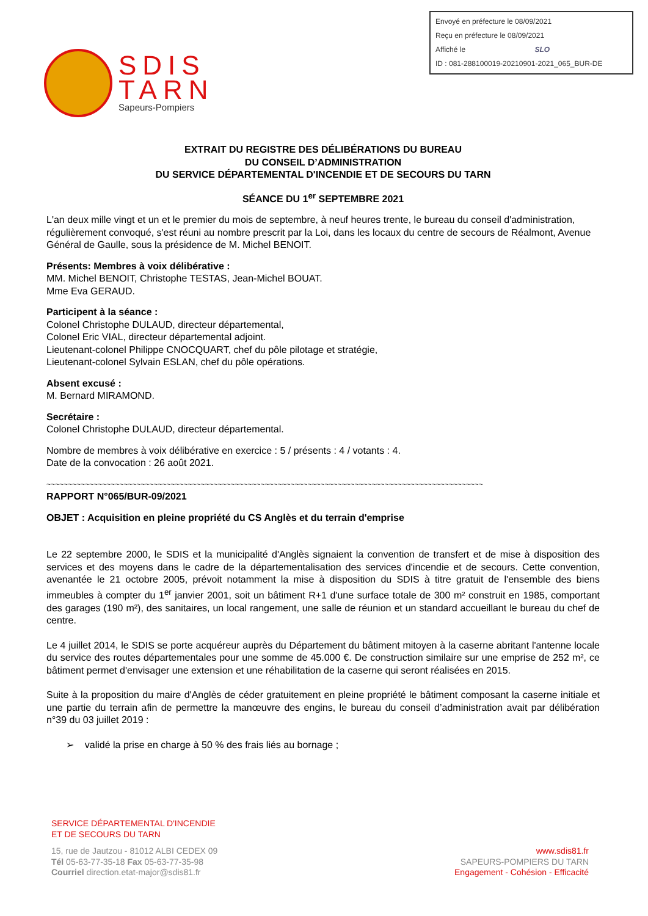Envoyé en préfecture le 08/09/2021
Reçu en préfecture le 08/09/2021
Affiché le SLO
ID : 081-288100019-20210901-2021_065_BUR-DE
SDIS
TARN
Sapeurs-Pompiers
EXTRAIT DU REGISTRE DES DÉLIBÉRATIONS DU BUREAU
DU CONSEIL D’ADMINISTRATION
DU SERVICE DÉPARTEMENTAL D'INCENDIE ET DE SECOURS DU TARN
SÉANCE DU 1<sup>er</sup> SEPTEMBRE 2021
L'an deux mille vingt et un et le premier du mois de septembre, à neuf heures trente, le bureau du conseil d'administration, régulièrement convoqué, s'est réuni au nombre prescrit par la Loi, dans les locaux du centre de secours de Réalmont, Avenue Général de Gaulle, sous la présidence de M. Michel BENOIT.
Présents: Membres à voix délibérative :
MM. Michel BENOIT, Christophe TESTAS, Jean-Michel BOUAT.
Mme Eva GERAUD.
Participent à la séance :
Colonel Christophe DULAUD, directeur départemental,
Colonel Eric VIAL, directeur départemental adjoint.
Lieutenant-colonel Philippe CNOCQUART, chef du pôle pilotage et stratégie,
Lieutenant-colonel Sylvain ESLAN, chef du pôle opérations.
Absent excusé :
M. Bernard MIRAMOND.
Secrétaire :
Colonel Christophe DULAUD, directeur départemental.
Nombre de membres à voix délibérative en exercice : 5 / présents : 4 / votants : 4.
Date de la convocation : 26 août 2021.
~~~~~~~~~~~~~~~~~~~~~~~~~~~~~~~~~~~~~~~~~~~~~~~~~~~~~~~~~~~~~~~~~~~~~~~~~~~~~~~~~~~~~~~~~~~~~~~~~~~~~~
RAPPORT N°065/BUR-09/2021
OBJET : Acquisition en pleine propriété du CS Anglès et du terrain d'emprise
Le 22 septembre 2000, le SDIS et la municipalité d'Anglès signaient la convention de transfert et de mise à disposition des services et des moyens dans le cadre de la départementalisation des services d'incendie et de secours. Cette convention, avenantée le 21 octobre 2005, prévoit notamment la mise à disposition du SDIS à titre gratuit de l'ensemble des biens immeubles à compter du 1<sup>er</sup> janvier 2001, soit un bâtiment R+1 d'une surface totale de 300 m² construit en 1985, comportant des garages (190 m²), des sanitaires, un local rangement, une salle de réunion et un standard accueillant le bureau du chef de centre.
Le 4 juillet 2014, le SDIS se porte acquéreur auprès du Département du bâtiment mitoyen à la caserne abritant l'antenne locale du service des routes départementales pour une somme de 45.000 €. De construction similaire sur une emprise de 252 m², ce bâtiment permet d'envisager une extension et une réhabilitation de la caserne qui seront réalisées en 2015.
Suite à la proposition du maire d'Anglès de céder gratuitement en pleine propriété le bâtiment composant la caserne initiale et une partie du terrain afin de permettre la manœuvre des engins, le bureau du conseil d’administration avait par délibération n°39 du 03 juillet 2019 :
➢ validé la prise en charge à 50 % des frais liés au bornage ;
SERVICE DÉPARTEMENTAL D'INCENDIE
ET DE SECOURS DU TARN
15, rue de Jautzou - 81012 ALBI CEDEX 09
Tél 05-63-77-35-18 Fax 05-63-77-35-98
Courriel direction.etat-major@sdis81.fr
www.sdis81.fr
SAPEURS-POMPIERS DU TARN
Engagement - Cohésion - Efficacité